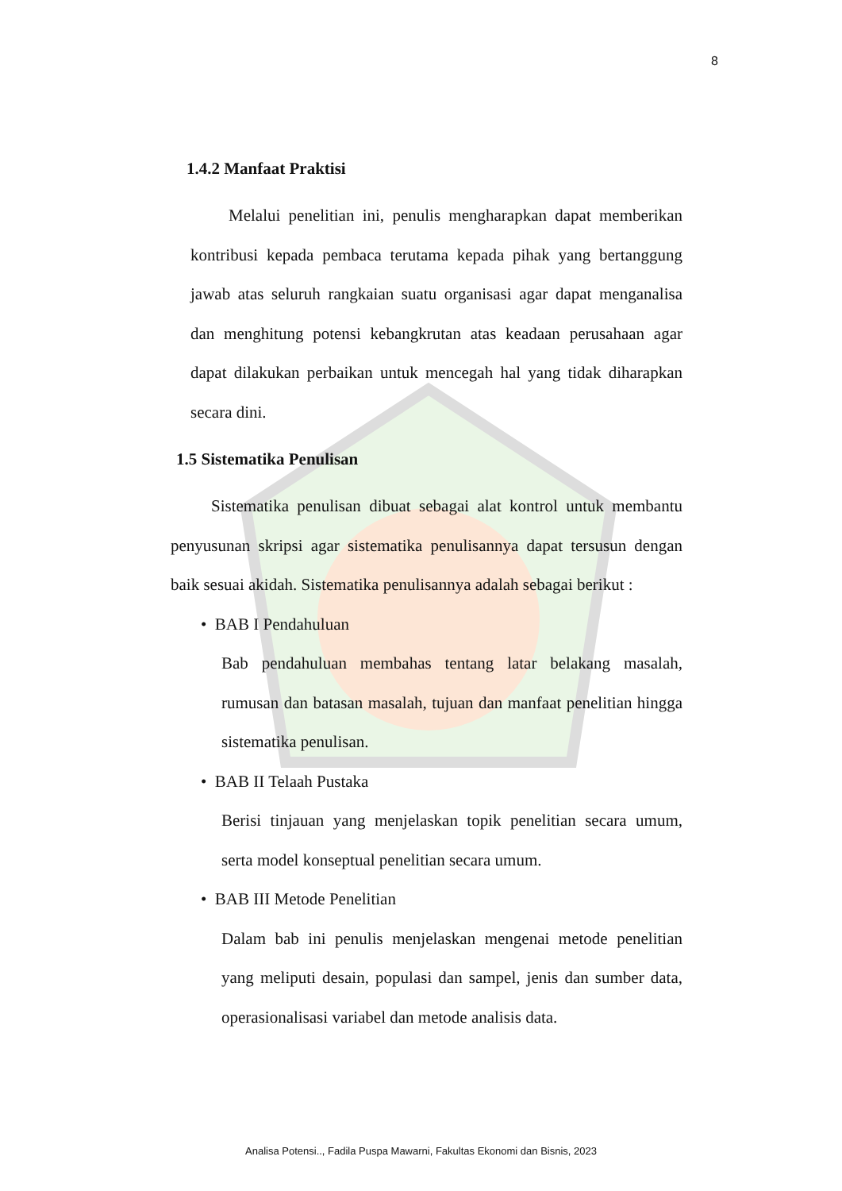8
1.4.2 Manfaat Praktisi
Melalui penelitian ini, penulis mengharapkan dapat memberikan kontribusi kepada pembaca terutama kepada pihak yang bertanggung jawab atas seluruh rangkaian suatu organisasi agar dapat menganalisa dan menghitung potensi kebangkrutan atas keadaan perusahaan agar dapat dilakukan perbaikan untuk mencegah hal yang tidak diharapkan secara dini.
1.5 Sistematika Penulisan
Sistematika penulisan dibuat sebagai alat kontrol untuk membantu penyusunan skripsi agar sistematika penulisannya dapat tersusun dengan baik sesuai akidah. Sistematika penulisannya adalah sebagai berikut :
• BAB I Pendahuluan
Bab pendahuluan membahas tentang latar belakang masalah, rumusan dan batasan masalah, tujuan dan manfaat penelitian hingga sistematika penulisan.
• BAB II Telaah Pustaka
Berisi tinjauan yang menjelaskan topik penelitian secara umum, serta model konseptual penelitian secara umum.
• BAB III Metode Penelitian
Dalam bab ini penulis menjelaskan mengenai metode penelitian yang meliputi desain, populasi dan sampel, jenis dan sumber data, operasionalisasi variabel dan metode analisis data.
Analisa Potensi.., Fadila Puspa Mawarni, Fakultas Ekonomi dan Bisnis, 2023